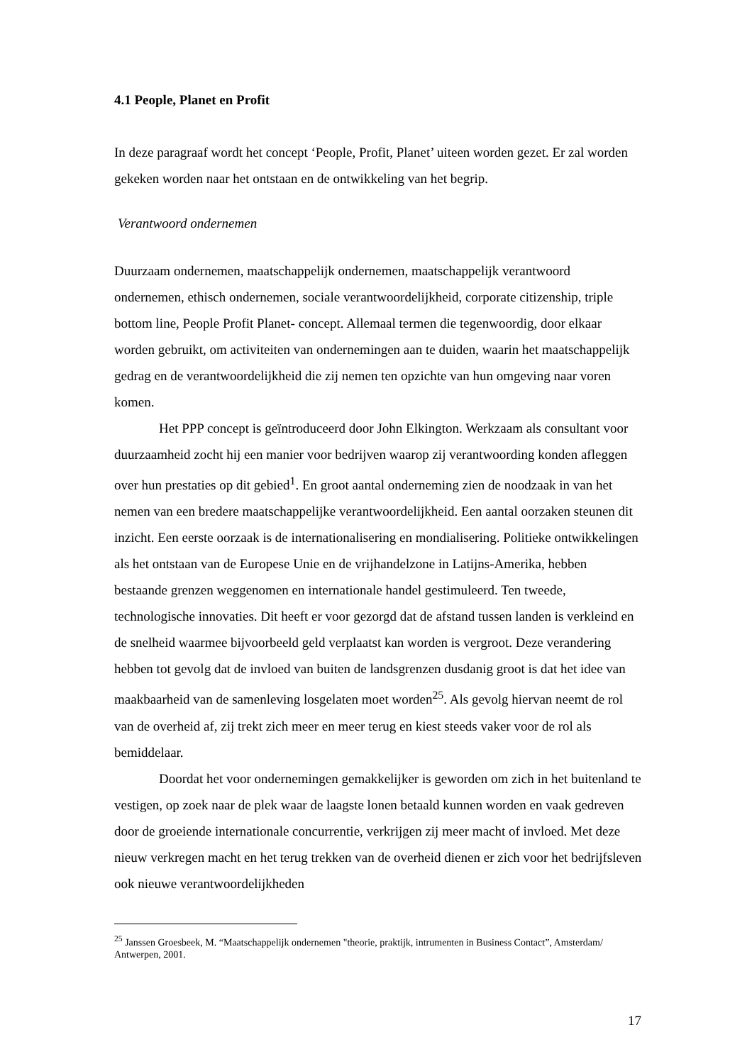4.1 People, Planet en Profit
In deze paragraaf wordt het concept ‘People, Profit, Planet’ uiteen worden gezet. Er zal worden gekeken worden naar het ontstaan en de ontwikkeling van het begrip.
Verantwoord ondernemen
Duurzaam ondernemen, maatschappelijk ondernemen, maatschappelijk verantwoord ondernemen, ethisch ondernemen, sociale verantwoordelijkheid, corporate citizenship, triple bottom line, People Profit Planet- concept. Allemaal termen die tegenwoordig, door elkaar worden gebruikt, om activiteiten van ondernemingen aan te duiden, waarin het maatschappelijk gedrag en de verantwoordelijkheid die zij nemen ten opzichte van hun omgeving naar voren komen.
Het PPP concept is geïntroduceerd door John Elkington. Werkzaam als consultant voor duurzaamheid zocht hij een manier voor bedrijven waarop zij verantwoording konden afleggen over hun prestaties op dit gebied<sup>1</sup>. En groot aantal onderneming zien de noodzaak in van het nemen van een bredere maatschappelijke verantwoordelijkheid. Een aantal oorzaken steunen dit inzicht. Een eerste oorzaak is de internationalisering en mondialisering. Politieke ontwikkelingen als het ontstaan van de Europese Unie en de vrijhandelzone in Latijns-Amerika, hebben bestaande grenzen weggenomen en internationale handel gestimuleerd. Ten tweede, technologische innovaties. Dit heeft er voor gezorgd dat de afstand tussen landen is verkleind en de snelheid waarmee bijvoorbeeld geld verplaatst kan worden is vergroot. Deze verandering hebben tot gevolg dat de invloed van buiten de landsgrenzen dusdanig groot is dat het idee van maakbaarheid van de samenleving losgelaten moet worden<sup>25</sup>. Als gevolg hiervan neemt de rol van de overheid af, zij trekt zich meer en meer terug en kiest steeds vaker voor de rol als bemiddelaar.
Doordat het voor ondernemingen gemakkelijker is geworden om zich in het buitenland te vestigen, op zoek naar de plek waar de laagste lonen betaald kunnen worden en vaak gedreven door de groeiende internationale concurrentie, verkrijgen zij meer macht of invloed. Met deze nieuw verkregen macht en het terug trekken van de overheid dienen er zich voor het bedrijfsleven ook nieuwe verantwoordelijkheden
<sup>25</sup> Janssen Groesbeek, M. “Maatschappelijk ondernemen "theorie, praktijk, intrumenten in Business Contact”, Amsterdam/ Antwerpen, 2001.
17